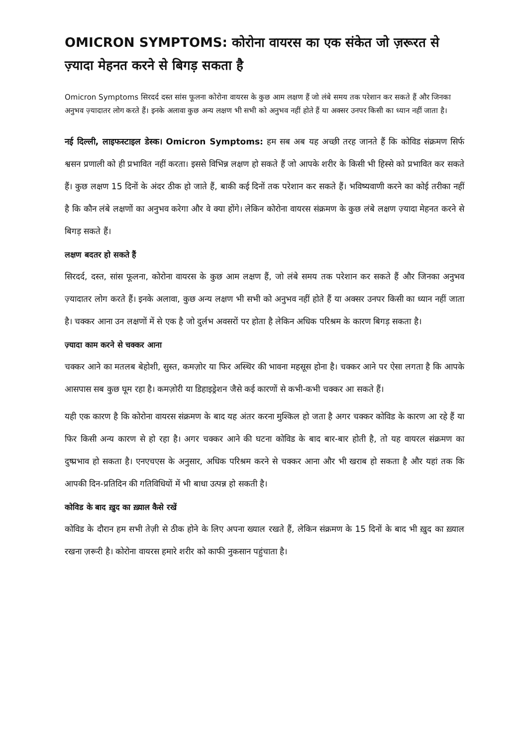OMICRON SYMPTOMS: कोरोना वायरस का एक संकेत जो ज़रूरत से ज़्यादा मेहनत करने से बिगड़ सकता है
Omicron Symptoms सिरदर्द दस्त सांस फूलना कोरोना वायरस के कुछ आम लक्षण हैं जो लंबे समय तक परेशान कर सकते हैं और जिनका अनुभव ज़्यादातर लोग करते हैं। इनके अलावा कुछ अन्य लक्षण भी सभी को अनुभव नहीं होते हैं या अक्सर उनपर किसी का ध्यान नहीं जाता है।
नई दिल्ली, लाइफस्टाइल डेस्क। Omicron Symptoms: हम सब अब यह अच्छी तरह जानते हैं कि कोविड संक्रमण सिर्फ श्वसन प्रणाली को ही प्रभावित नहीं करता। इससे विभिन्न लक्षण हो सकते हैं जो आपके शरीर के किसी भी हिस्से को प्रभावित कर सकते हैं। कुछ लक्षण 15 दिनों के अंदर ठीक हो जाते हैं, बाकी कई दिनों तक परेशान कर सकते हैं। भविष्यवाणी करने का कोई तरीका नहीं है कि कौन लंबे लक्षणों का अनुभव करेगा और वे क्या होंगे। लेकिन कोरोना वायरस संक्रमण के कुछ लंबे लक्षण ज़्यादा मेहनत करने से बिगड़ सकते हैं।
लक्षण बदतर हो सकते हैं
सिरदर्द, दस्त, सांस फूलना, कोरोना वायरस के कुछ आम लक्षण हैं, जो लंबे समय तक परेशान कर सकते हैं और जिनका अनुभव ज़्यादातर लोग करते हैं। इनके अलावा, कुछ अन्य लक्षण भी सभी को अनुभव नहीं होते हैं या अक्सर उनपर किसी का ध्यान नहीं जाता है। चक्कर आना उन लक्षणों में से एक है जो दुर्लभ अवसरों पर होता है लेकिन अधिक परिश्रम के कारण बिगड़ सकता है।
ज़्यादा काम करने से चक्कर आना
चक्कर आने का मतलब बेहोशी, सुस्त, कमज़ोर या फिर अस्थिर की भावना महसूस होना है। चक्कर आने पर ऐसा लगता है कि आपके आसपास सब कुछ घूम रहा है। कमज़ोरी या डिहाइड्रेशन जैसे कई कारणों से कभी-कभी चक्कर आ सकते हैं।
यही एक कारण है कि कोरोना वायरस संक्रमण के बाद यह अंतर करना मुश्किल हो जता है अगर चक्कर कोविड के कारण आ रहे हैं या फिर किसी अन्य कारण से हो रहा है। अगर चक्कर आने की घटना कोविड के बाद बार-बार होती है, तो यह वायरल संक्रमण का दुष्प्रभाव हो सकता है। एनएचएस के अनुसार, अधिक परिश्रम करने से चक्कर आना और भी खराब हो सकता है और यहां तक कि आपकी दिन-प्रतिदिन की गतिविधियों में भी बाधा उत्पन्न हो सकती है।
कोविड के बाद ख़ुद का ख़्याल कैसे रखें
कोविड के दौरान हम सभी तेज़ी से ठीक होने के लिए अपना ख्याल रखते हैं, लेकिन संक्रमण के 15 दिनों के बाद भी ख़ुद का ख़्याल रखना ज़रूरी है। कोरोना वायरस हमारे शरीर को काफी नुकसान पहुंचाता है।